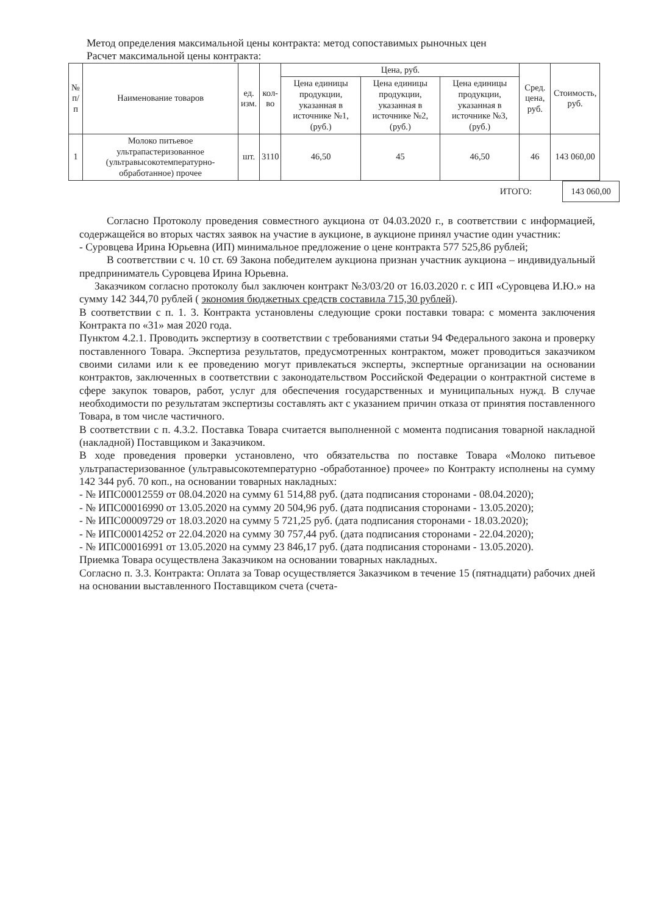Метод определения максимальной цены контракта: метод сопоставимых рыночных цен
Расчет максимальной цены контракта:
| № п/п | Наименование товаров | ед. изм. | кол-во | Цена, руб. | | | Сред. цена, руб. | Стоимость, руб. |
| --- | --- | --- | --- | --- | --- | --- | --- | --- |
| | | | | Цена единицы продукции, указанная в источнике №1, (руб.) | Цена единицы продукции, указанная в источнике №2, (руб.) | Цена единицы продукции, указанная в источнике №3, (руб.) | | |
| 1 | Молоко питьевое ультрапастеризованное (ультравысокотемпературно-обработанное) прочее | шт. | 3110 | 46,50 | 45 | 46,50 | 46 | 143 060,00 |
ИТОГО:
143 060,00
Согласно Протоколу проведения совместного аукциона от 04.03.2020 г., в соответствии с информацией, содержащейся во вторых частях заявок на участие в аукционе, в аукционе принял участие один участник:
- Суровцева Ирина Юрьевна (ИП) минимальное предложение о цене контракта 577 525,86 рублей;
В соответствии с ч. 10 ст. 69 Закона победителем аукциона признан участник аукциона – индивидуальный предприниматель Суровцева Ирина Юрьевна.
Заказчиком согласно протоколу был заключен контракт №3/03/20 от 16.03.2020 г. с ИП «Суровцева И.Ю.» на сумму 142 344,70 рублей ( экономия бюджетных средств составила 715,30 рублей).
В соответствии с п. 1. 3. Контракта установлены следующие сроки поставки товара: с момента заключения Контракта по «31» мая 2020 года.
Пунктом 4.2.1. Проводить экспертизу в соответствии с требованиями статьи 94 Федерального закона и проверку поставленного Товара. Экспертиза результатов, предусмотренных контрактом, может проводиться заказчиком своими силами или к ее проведению могут привлекаться эксперты, экспертные организации на основании контрактов, заключенных в соответствии с законодательством Российской Федерации о контрактной системе в сфере закупок товаров, работ, услуг для обеспечения государственных и муниципальных нужд. В случае необходимости по результатам экспертизы составлять акт с указанием причин отказа от принятия поставленного Товара, в том числе частичного.
В соответствии с п. 4.3.2. Поставка Товара считается выполненной с момента подписания товарной накладной (накладной) Поставщиком и Заказчиком.
В ходе проведения проверки установлено, что обязательства по поставке Товара «Молоко питьевое ультрапастеризованное (ультравысокотемпературно -обработанное) прочее» по Контракту исполнены на сумму 142 344 руб. 70 коп., на основании товарных накладных:
- № ИПС00012559 от 08.04.2020 на сумму 61 514,88 руб. (дата подписания сторонами - 08.04.2020);
- № ИПС00016990 от 13.05.2020 на сумму 20 504,96 руб. (дата подписания сторонами - 13.05.2020);
- № ИПС00009729 от 18.03.2020 на сумму 5 721,25 руб. (дата подписания сторонами - 18.03.2020);
- № ИПС00014252 от 22.04.2020 на сумму 30 757,44 руб. (дата подписания сторонами - 22.04.2020);
- № ИПС00016991 от 13.05.2020 на сумму 23 846,17 руб. (дата подписания сторонами - 13.05.2020).
Приемка Товара осуществлена Заказчиком на основании товарных накладных.
Согласно п. 3.3. Контракта: Оплата за Товар осуществляется Заказчиком в течение 15 (пятнадцати) рабочих дней на основании выставленного Поставщиком счета (счета-